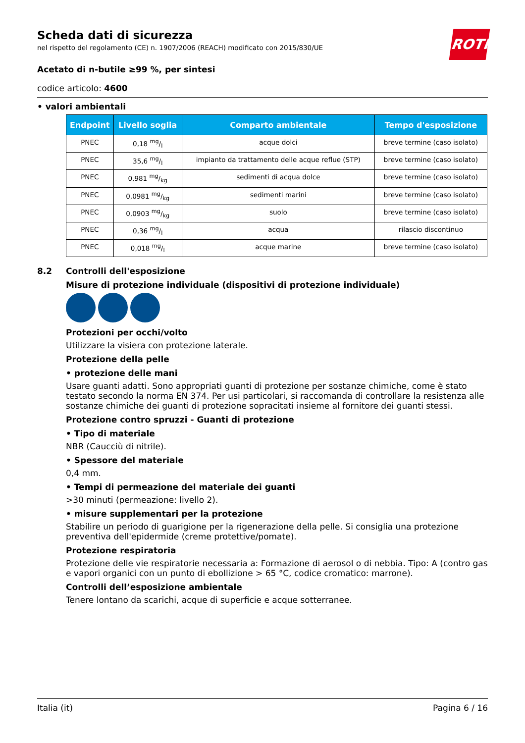ROTH
Scheda dati di sicurezza
nel rispetto del regolamento (CE) n. 1907/2006 (REACH) modificato con 2015/830/UE
Acetato di n-butile ≥99 %, per sintesi
codice articolo: 4600
• valori ambientali
| Endpoint | Livello soglia | Comparto ambientale | Tempo d'esposizione |
| --- | --- | --- | --- |
| PNEC | 0,18 mg/l | acque dolci | breve termine (caso isolato) |
| PNEC | 35,6 mg/l | impianto da trattamento delle acque reflue (STP) | breve termine (caso isolato) |
| PNEC | 0,981 mg/kg | sedimenti di acqua dolce | breve termine (caso isolato) |
| PNEC | 0,0981 mg/kg | sedimenti marini | breve termine (caso isolato) |
| PNEC | 0,0903 mg/kg | suolo | breve termine (caso isolato) |
| PNEC | 0,36 mg/l | acqua | rilascio discontinuo |
| PNEC | 0,018 mg/l | acque marine | breve termine (caso isolato) |
8.2 Controlli dell'esposizione
Misure di protezione individuale (dispositivi di protezione individuale)
Protezioni per occhi/volto
Utilizzare la visiera con protezione laterale.
Protezione della pelle
• protezione delle mani
Usare guanti adatti. Sono appropriati guanti di protezione per sostanze chimiche, come è stato testato secondo la norma EN 374. Per usi particolari, si raccomanda di controllare la resistenza alle sostanze chimiche dei guanti di protezione sopracitati insieme al fornitore dei guanti stessi.
Protezione contro spruzzi - Guanti di protezione
• Tipo di materiale
NBR (Caucciù di nitrile).
• Spessore del materiale
0,4 mm.
• Tempi di permeazione del materiale dei guanti
>30 minuti (permeazione: livello 2).
• misure supplementari per la protezione
Stabilire un periodo di guarigione per la rigenerazione della pelle. Si consiglia una protezione preventiva dell'epidermide (creme protettive/pomate).
Protezione respiratoria
Protezione delle vie respiratorie necessaria a: Formazione di aerosol o di nebbia. Tipo: A (contro gas e vapori organici con un punto di ebollizione > 65 °C, codice cromatico: marrone).
Controlli dell’esposizione ambientale
Tenere lontano da scarichi, acque di superficie e acque sotterranee.
Italia (it) Pagina 6 / 16